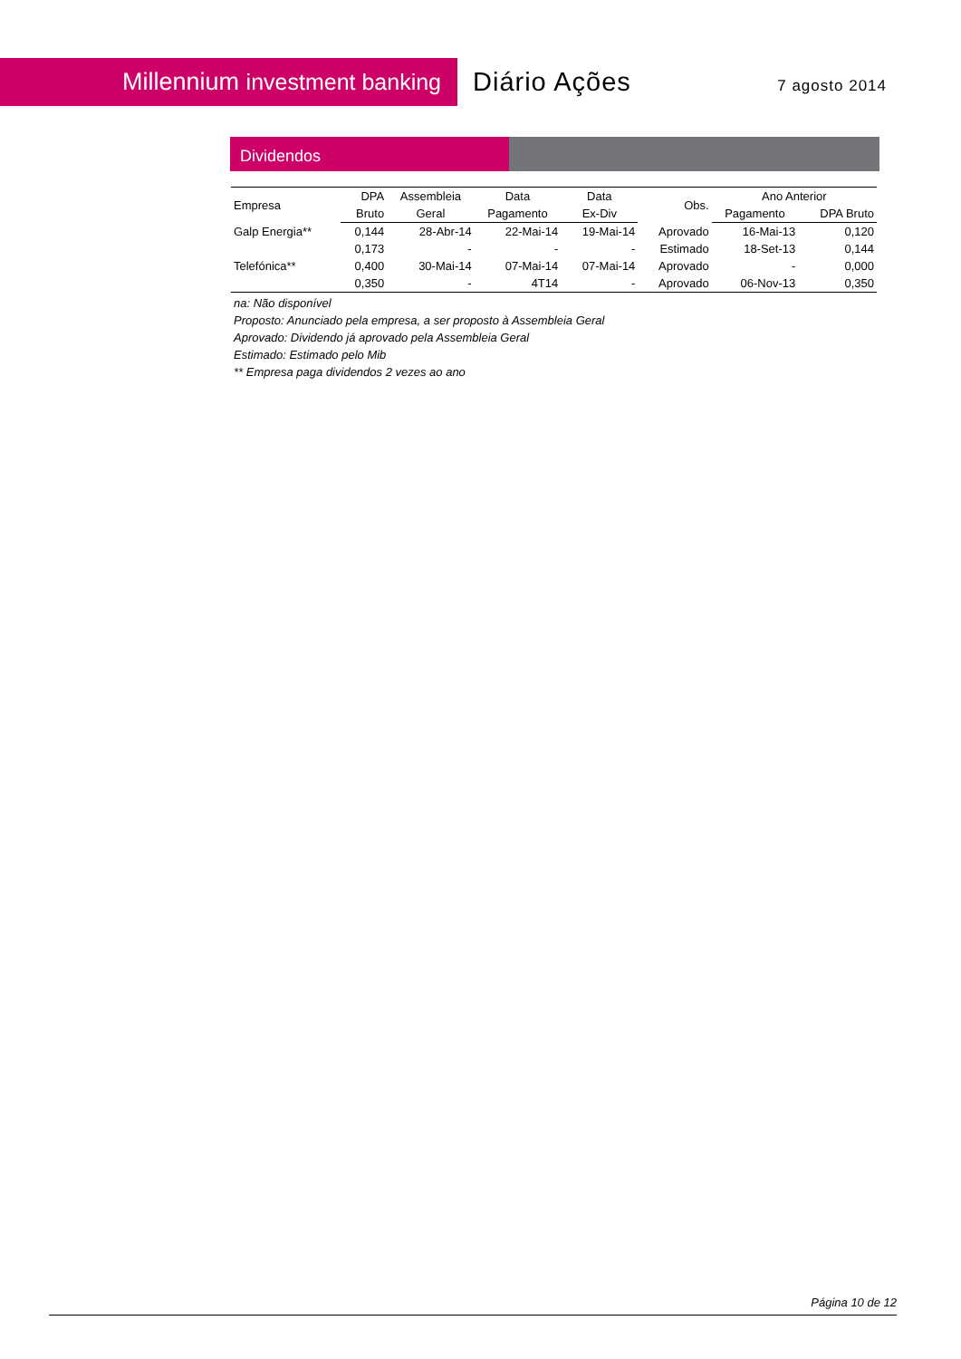Millennium investment banking
Diário Ações
7 agosto 2014
Dividendos
| Empresa | DPA | Assembleia | Data | Data | Obs. | Ano Anterior | |
| --- | --- | --- | --- | --- | --- | --- | --- |
| | Bruto | Geral | Pagamento | Ex-Div | | Pagamento | DPA Bruto |
| Galp Energia** | 0,144 | 28-Abr-14 | 22-Mai-14 | 19-Mai-14 | Aprovado | 16-Mai-13 | 0,120 |
| | 0,173 | - | - | - | Estimado | 18-Set-13 | 0,144 |
| Telefónica** | 0,400 | 30-Mai-14 | 07-Mai-14 | 07-Mai-14 | Aprovado | - | 0,000 |
| | 0,350 | - | 4T14 | - | Aprovado | 06-Nov-13 | 0,350 |
na: Não disponível
Proposto: Anunciado pela empresa, a ser proposto à Assembleia Geral
Aprovado: Dividendo já aprovado pela Assembleia Geral
Estimado: Estimado pelo Mib
** Empresa paga dividendos 2 vezes ao ano
Página 10 de 12